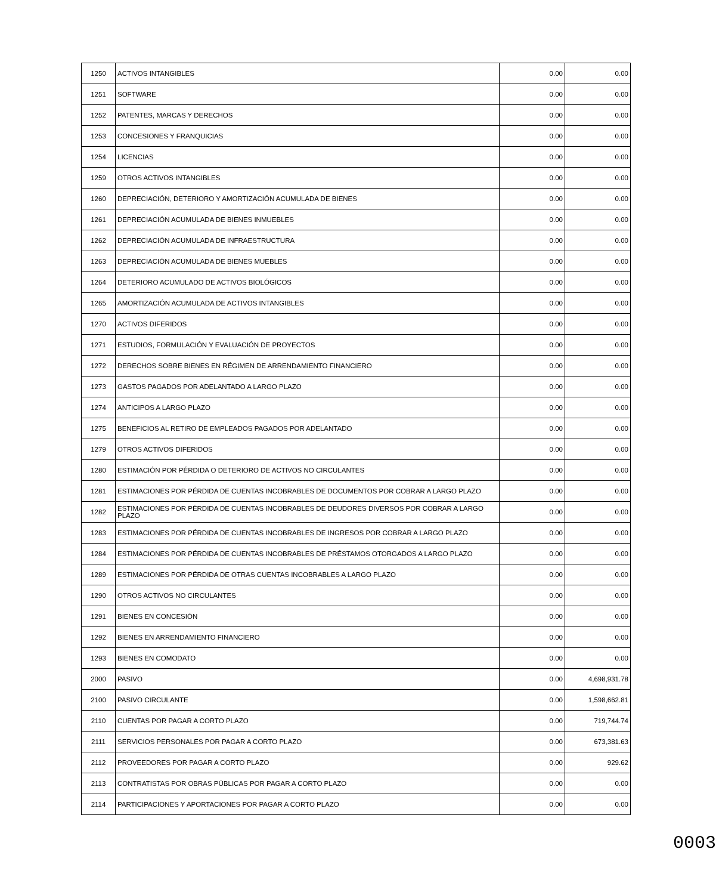| 1250 | ACTIVOS INTANGIBLES | 0.00 | 0.00 |
| 1251 | SOFTWARE | 0.00 | 0.00 |
| 1252 | PATENTES, MARCAS Y DERECHOS | 0.00 | 0.00 |
| 1253 | CONCESIONES Y FRANQUICIAS | 0.00 | 0.00 |
| 1254 | LICENCIAS | 0.00 | 0.00 |
| 1259 | OTROS ACTIVOS INTANGIBLES | 0.00 | 0.00 |
| 1260 | DEPRECIACIÓN, DETERIORO Y AMORTIZACIÓN ACUMULADA DE BIENES | 0.00 | 0.00 |
| 1261 | DEPRECIACIÓN ACUMULADA DE BIENES INMUEBLES | 0.00 | 0.00 |
| 1262 | DEPRECIACIÓN ACUMULADA DE INFRAESTRUCTURA | 0.00 | 0.00 |
| 1263 | DEPRECIACIÓN ACUMULADA DE BIENES MUEBLES | 0.00 | 0.00 |
| 1264 | DETERIORO ACUMULADO DE ACTIVOS BIOLÓGICOS | 0.00 | 0.00 |
| 1265 | AMORTIZACIÓN ACUMULADA DE ACTIVOS INTANGIBLES | 0.00 | 0.00 |
| 1270 | ACTIVOS DIFERIDOS | 0.00 | 0.00 |
| 1271 | ESTUDIOS, FORMULACIÓN Y EVALUACIÓN DE PROYECTOS | 0.00 | 0.00 |
| 1272 | DERECHOS SOBRE BIENES EN RÉGIMEN DE ARRENDAMIENTO FINANCIERO | 0.00 | 0.00 |
| 1273 | GASTOS PAGADOS POR ADELANTADO A LARGO PLAZO | 0.00 | 0.00 |
| 1274 | ANTICIPOS A LARGO PLAZO | 0.00 | 0.00 |
| 1275 | BENEFICIOS AL RETIRO DE EMPLEADOS PAGADOS POR ADELANTADO | 0.00 | 0.00 |
| 1279 | OTROS ACTIVOS DIFERIDOS | 0.00 | 0.00 |
| 1280 | ESTIMACIÓN POR PÉRDIDA O DETERIORO DE ACTIVOS NO CIRCULANTES | 0.00 | 0.00 |
| 1281 | ESTIMACIONES POR PÉRDIDA DE CUENTAS INCOBRABLES DE DOCUMENTOS POR COBRAR A LARGO PLAZO | 0.00 | 0.00 |
| 1282 | ESTIMACIONES POR PÉRDIDA DE CUENTAS INCOBRABLES DE DEUDORES DIVERSOS POR COBRAR A LARGO PLAZO | 0.00 | 0.00 |
| 1283 | ESTIMACIONES POR PÉRDIDA DE CUENTAS INCOBRABLES DE INGRESOS POR COBRAR A LARGO PLAZO | 0.00 | 0.00 |
| 1284 | ESTIMACIONES POR PÉRDIDA DE CUENTAS INCOBRABLES DE PRÉSTAMOS OTORGADOS A LARGO PLAZO | 0.00 | 0.00 |
| 1289 | ESTIMACIONES POR PÉRDIDA DE OTRAS CUENTAS INCOBRABLES A LARGO PLAZO | 0.00 | 0.00 |
| 1290 | OTROS ACTIVOS NO CIRCULANTES | 0.00 | 0.00 |
| 1291 | BIENES EN CONCESIÓN | 0.00 | 0.00 |
| 1292 | BIENES EN ARRENDAMIENTO FINANCIERO | 0.00 | 0.00 |
| 1293 | BIENES EN COMODATO | 0.00 | 0.00 |
| 2000 | PASIVO | 0.00 | 4,698,931.78 |
| 2100 | PASIVO CIRCULANTE | 0.00 | 1,598,662.81 |
| 2110 | CUENTAS POR PAGAR A CORTO PLAZO | 0.00 | 719,744.74 |
| 2111 | SERVICIOS PERSONALES POR PAGAR A CORTO PLAZO | 0.00 | 673,381.63 |
| 2112 | PROVEEDORES POR PAGAR A CORTO PLAZO | 0.00 | 929.62 |
| 2113 | CONTRATISTAS POR OBRAS PÚBLICAS POR PAGAR A CORTO PLAZO | 0.00 | 0.00 |
| 2114 | PARTICIPACIONES Y APORTACIONES POR PAGAR A CORTO PLAZO | 0.00 | 0.00 |
0003